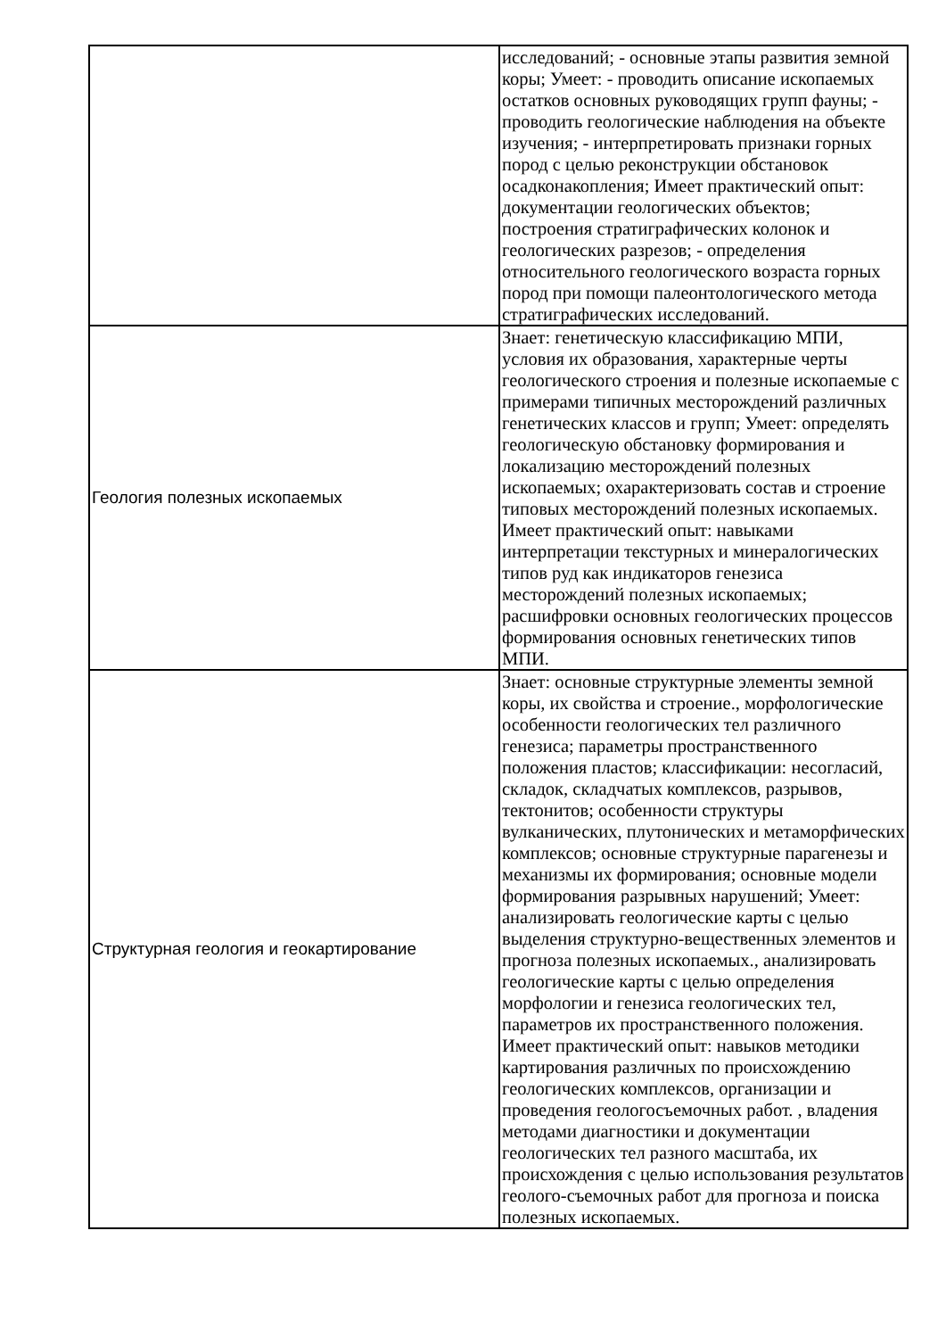| | исследований; - основные этапы развития земной коры; Умеет: - проводить описание ископаемых остатков основных руководящих групп фауны; - проводить геологические наблюдения на объекте изучения; - интерпретировать признаки горных пород с целью реконструкции обстановок осадконакопления; Имеет практический опыт: документации геологических объектов; построения стратиграфических колонок и геологических разрезов; - определения относительного геологического возраста горных пород при помощи палеонтологического метода стратиграфических исследований. |
| Геология полезных ископаемых | Знает: генетическую классификацию МПИ, условия их образования, характерные черты геологического строения и полезные ископаемые с примерами типичных месторождений различных генетических классов и групп; Умеет: определять геологическую обстановку формирования и локализацию месторождений полезных ископаемых; охарактеризовать состав и строение типовых месторождений полезных ископаемых. Имеет практический опыт: навыками интерпретации текстурных и минералогических типов руд как индикаторов генезиса месторождений полезных ископаемых; расшифровки основных геологических процессов формирования основных генетических типов МПИ. |
| Структурная геология и геокартирование | Знает: основные структурные элементы земной коры, их свойства и строение., морфологические особенности геологических тел различного генезиса; параметры пространственного положения пластов; классификации: несогласий, складок, складчатых комплексов, разрывов, тектонитов; особенности структуры вулканических, плутонических и метаморфических комплексов; основные структурные парагенезы и механизмы их формирования; основные модели формирования разрывных нарушений; Умеет: анализировать геологические карты с целью выделения структурно-вещественных элементов и прогноза полезных ископаемых., анализировать геологические карты с целью определения морфологии и генезиса геологических тел, параметров их пространственного положения. Имеет практический опыт: навыков методики картирования различных по происхождению геологических комплексов, организации и проведения геологосъемочных работ. , владения методами диагностики и документации геологических тел разного масштаба, их происхождения с целью использования результатов геолого-съемочных работ для прогноза и поиска полезных ископаемых. |